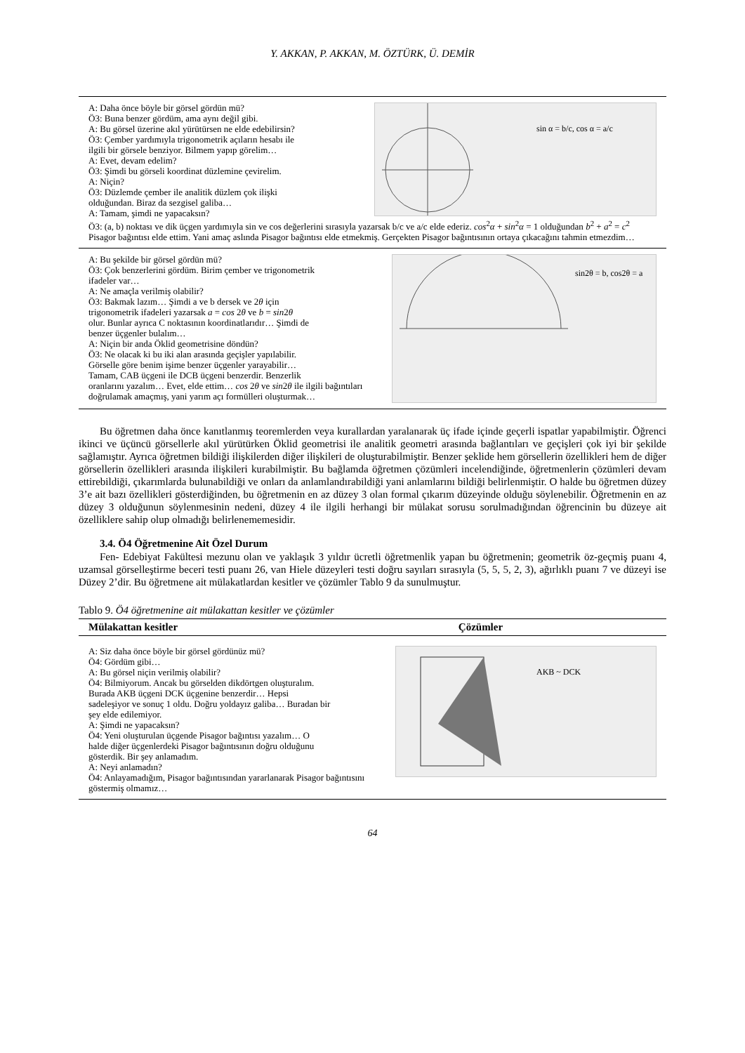Y. AKKAN, P. AKKAN, M. ÖZTÜRK, Ü. DEMİR
sin α = b/c, cos α = a/c
A: Daha önce böyle bir görsel gördün mü?
Ö3: Buna benzer gördüm, ama aynı değil gibi.
A: Bu görsel üzerine akıl yürütürsen ne elde edebilirsin?
Ö3: Çember yardımıyla trigonometrik açıların hesabı ile
ilgili bir görsele benziyor. Bilmem yapıp görelim…
A: Evet, devam edelim?
Ö3: Şimdi bu görseli koordinat düzlemine çevirelim.
A: Niçin?
Ö3: Düzlemde çember ile analitik düzlem çok ilişki
olduğundan. Biraz da sezgisel galiba…
A: Tamam, şimdi ne yapacaksın?
Ö3: (a, b) noktası ve dik üçgen yardımıyla sin ve cos değerlerini sırasıyla yazarsak b/c ve a/c elde ederiz. cos<sup>2</sup>α + sin<sup>2</sup>α = 1 olduğundan b<sup>2</sup> + a<sup>2</sup> = c<sup>2</sup> Pisagor bağıntısı elde ettim. Yani amaç aslında Pisagor bağıntısı elde etmekmiş. Gerçekten Pisagor bağıntısının ortaya çıkacağını tahmin etmezdim…
sin2θ = b, cos2θ = a
A: Bu şekilde bir görsel gördün mü?
Ö3: Çok benzerlerini gördüm. Birim çember ve trigonometrik
ifadeler var…
A: Ne amaçla verilmiş olabilir?
Ö3: Bakmak lazım… Şimdi a ve b dersek ve 2θ için
trigonometrik ifadeleri yazarsak a = cos 2θ ve b = sin2θ
olur. Bunlar ayrıca C noktasının koordinatlarıdır… Şimdi de
benzer üçgenler bulalım…
A: Niçin bir anda Öklid geometrisine döndün?
Ö3: Ne olacak ki bu iki alan arasında geçişler yapılabilir.
Görselle göre benim işime benzer üçgenler yarayabilir…
Tamam, CAB üçgeni ile DCB üçgeni benzerdir. Benzerlik
oranlarını yazalım… Evet, elde ettim… cos 2θ ve sin2θ ile ilgili bağıntıları doğrulamak amaçmış, yani yarım açı formülleri oluşturmak…
Bu öğretmen daha önce kanıtlanmış teoremlerden veya kurallardan yaralanarak üç ifade içinde geçerli ispatlar yapabilmiştir. Öğrenci ikinci ve üçüncü görsellerle akıl yürütürken Öklid geometrisi ile analitik geometri arasında bağlantıları ve geçişleri çok iyi bir şekilde sağlamıştır. Ayrıca öğretmen bildiği ilişkilerden diğer ilişkileri de oluşturabilmiştir. Benzer şeklide hem görsellerin özellikleri hem de diğer görsellerin özellikleri arasında ilişkileri kurabilmiştir. Bu bağlamda öğretmen çözümleri incelendiğinde, öğretmenlerin çözümleri devam ettirebildiği, çıkarımlarda bulunabildiği ve onları da anlamlandırabildiği yani anlamlarını bildiği belirlenmiştir. O halde bu öğretmen düzey 3’e ait bazı özellikleri gösterdiğinden, bu öğretmenin en az düzey 3 olan formal çıkarım düzeyinde olduğu söylenebilir. Öğretmenin en az düzey 3 olduğunun söylenmesinin nedeni, düzey 4 ile ilgili herhangi bir mülakat sorusu sorulmadığından öğrencinin bu düzeye ait özelliklere sahip olup olmadığı belirlenememesidir.
3.4. Ö4 Öğretmenine Ait Özel Durum
Fen- Edebiyat Fakültesi mezunu olan ve yaklaşık 3 yıldır ücretli öğretmenlik yapan bu öğretmenin; geometrik öz-geçmiş puanı 4, uzamsal görselleştirme beceri testi puanı 26, van Hiele düzeyleri testi doğru sayıları sırasıyla (5, 5, 5, 2, 3), ağırlıklı puanı 7 ve düzeyi ise Düzey 2’dir. Bu öğretmene ait mülakatlardan kesitler ve çözümler Tablo 9 da sunulmuştur.
Tablo 9. Ö4 öğretmenine ait mülakattan kesitler ve çözümler
| Mülakattan kesitler | Çözümler |
| --- | --- |
AKB ~ DCK
A: Siz daha önce böyle bir görsel gördünüz mü?
Ö4: Gördüm gibi…
A: Bu görsel niçin verilmiş olabilir?
Ö4: Bilmiyorum. Ancak bu görselden dikdörtgen oluşturalım.
Burada AKB üçgeni DCK üçgenine benzerdir… Hepsi
sadeleşiyor ve sonuç 1 oldu. Doğru yoldayız galiba… Buradan bir
şey elde edilemiyor.
A: Şimdi ne yapacaksın?
Ö4: Yeni oluşturulan üçgende Pisagor bağıntısı yazalım… O
halde diğer üçgenlerdeki Pisagor bağıntısının doğru olduğunu
gösterdik. Bir şey anlamadım.
A: Neyi anlamadın?
Ö4: Anlayamadığım, Pisagor bağıntısından yararlanarak Pisagor bağıntısını göstermiş olmamız…
64